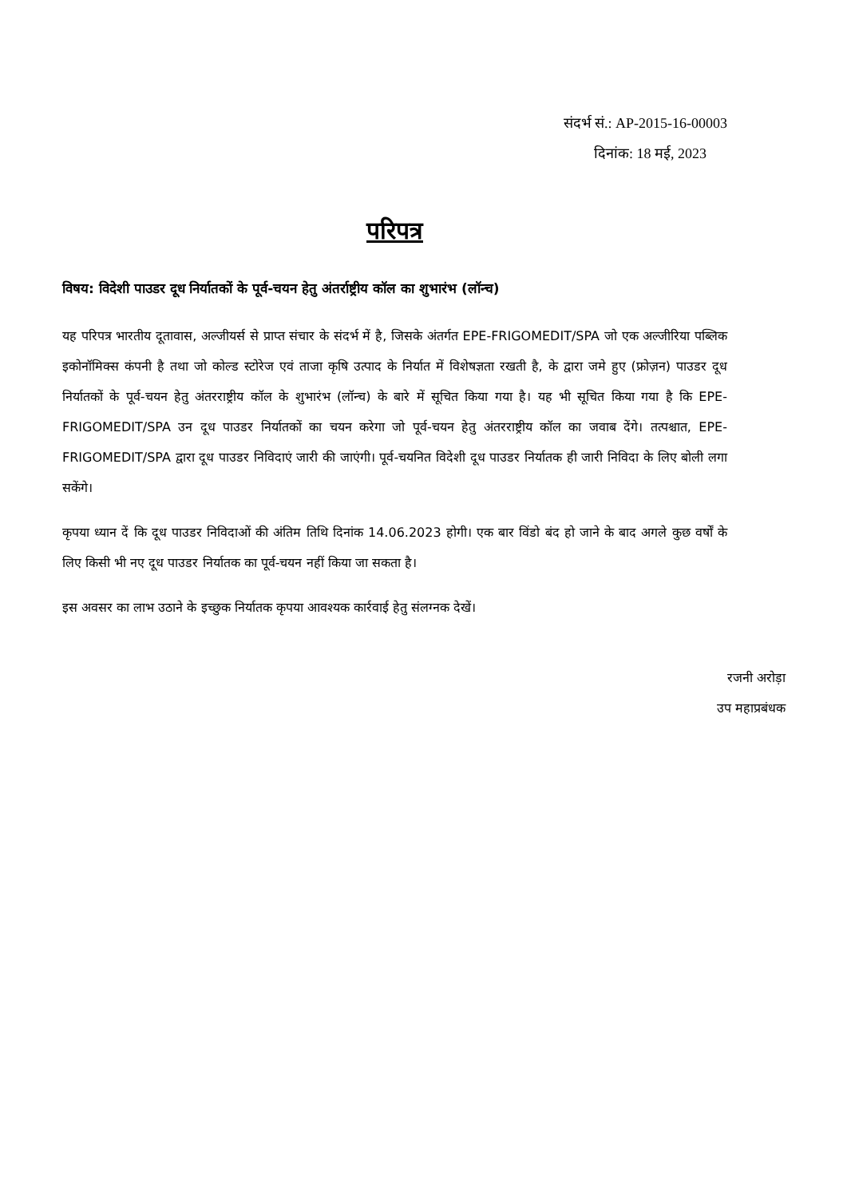संदर्भ सं.: AP-2015-16-00003
दिनांक: 18 मई, 2023
परिपत्र
विषय: विदेशी पाउडर दूध निर्यातकों के पूर्व-चयन हेतु अंतर्राष्ट्रीय कॉल का शुभारंभ (लॉन्च)
यह परिपत्र भारतीय दूतावास, अल्जीयर्स से प्राप्त संचार के संदर्भ में है, जिसके अंतर्गत EPE-FRIGOMEDIT/SPA जो एक अल्जीरिया पब्लिक इकोनॉमिक्स कंपनी है तथा जो कोल्ड स्टोरेज एवं ताजा कृषि उत्पाद के निर्यात में विशेषज्ञता रखती है, के द्वारा जमे हुए (फ्रोज़न) पाउडर दूध निर्यातकों के पूर्व-चयन हेतु अंतरराष्ट्रीय कॉल के शुभारंभ (लॉन्च) के बारे में सूचित किया गया है। यह भी सूचित किया गया है कि EPE-FRIGOMEDIT/SPA उन दूध पाउडर निर्यातकों का चयन करेगा जो पूर्व-चयन हेतु अंतरराष्ट्रीय कॉल का जवाब देंगे। तत्पश्चात, EPE-FRIGOMEDIT/SPA द्वारा दूध पाउडर निविदाएं जारी की जाएंगी। पूर्व-चयनित विदेशी दूध पाउडर निर्यातक ही जारी निविदा के लिए बोली लगा सकेंगे।
कृपया ध्यान दें कि दूध पाउडर निविदाओं की अंतिम तिथि दिनांक 14.06.2023 होगी। एक बार विंडो बंद हो जाने के बाद अगले कुछ वर्षों के लिए किसी भी नए दूध पाउडर निर्यातक का पूर्व-चयन नहीं किया जा सकता है।
इस अवसर का लाभ उठाने के इच्छुक निर्यातक कृपया आवश्यक कार्रवाई हेतु संलग्नक देखें।
रजनी अरोड़ा
उप महाप्रबंधक